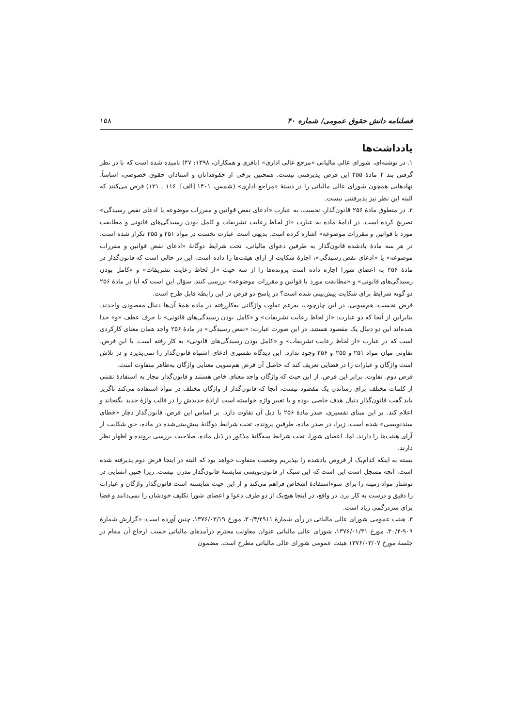فصلنامه دانش حقوق عمومی/ شماره ۴۰ ۱۵۸
یادداشت‌ها
۱. در نوشته‌ای، شورای عالی مالیاتی «مرجع عالی اداری» (باقری و همکاران، ۱۳۹۸: ۴۷) نامیده شده است که با در نظر گرفتن بند ۴ مادهٔ ۲۵۵ این فرض پذیرفتنی نیست. همچنین برخی از حقوقدانان و استادان حقوق خصوصی، اساساً، نهادهایی همچون شورای عالی مالیاتی را در دستهٔ «مراجع اداری» (شمس، ۱۴۰۱ [الف]: ۱۱۶ ـ ۱۲۱) فرض می‌کنند که البته این نظر نیز پذیرفتنی نیست.
۲. در منطوق مادهٔ ۲۵۶ قانون‌گذار، نخست، به عبارت «ادعای نقض قوانین و مقررات موضوعه یا ادعای نقص رسیدگی» تصریح کرده است. در ادامهٔ ماده به عبارت «از لحاظ رعایت تشریفات و کامل بودن رسیدگی‌های قانونی و مطابقت مورد با قوانین و مقررات موضوعه» اشاره کرده است. بدیهی است عبارت نخست در مواد ۲۵۱ و ۲۵۵ تکرار شده است. در هر سه مادهٔ یادشده قانون‌گذار به طرفین دعوای مالیاتی، تحت شرایط دوگانهٔ «ادعای نقض قوانین و مقررات موضوعه» یا «ادعای نقص رسیدگی»، اجازهٔ شکایت از آرای هیئت‌ها را داده است. این در حالی است که قانون‌گذار در مادهٔ ۲۵۶ به اعضای شورا اجازه داده است پرونده‌ها را از سه حیث «از لحاظ رعایت تشریفات» و «کامل بودن رسیدگی‌های قانونی» و «مطابقت مورد با قوانین و مقررات موضوعه» بررسی کنند. سؤال این است که آیا در مادهٔ ۲۵۶ دو گونه شرایط برای شکایت پیش‌بینی شده است؟ در پاسخ دو فرض در این رابطه قابل طرح است.
فرض نخست، هم‌سویی. در این چارچوب، به‌رغم تفاوت واژگانی به‌کاررفته در ماده همهٔ آن‌ها دنبال مقصودی واحدند. بنابراین از آنجا که دو عبارت: «از لحاظ رعایت تشریفات» و «کامل بودن رسیدگی‌های قانونی» با حرف عطف «و» جدا شده‌اند این دو دنبال یک مقصود هستند. در این صورت عبارت: «نقص رسیدگی» در مادهٔ ۲۵۶ واجد همان معنای کارکردی است که در عبارت «از لحاظ رعایت تشریفات» و «کامل بودن رسیدگی‌های قانونی» به کار رفته است. با این فرض، تفاوتی میان مواد ۲۵۱ و ۲۵۵ و ۲۵۶ وجود ندارد. این دیدگاه تفسیری ادعای اشتباه قانون‌گذار را نمی‌پذیرد و در تلاش است واژگان و عبارات را در فضایی تعریف کند که حاصل آن فرض هم‌سویی معنایی واژگان به‌ظاهر متفاوت است.
فرض دوم. تفاوت. برابر این فرض، از این حیث که واژگان واجد معنای خاص هستند و قانون‌گذار مجاز به استفادهٔ تفننی از کلمات مختلف برای رساندن یک مقصود نیست، آنجا که قانون‌گذار از واژگان مختلف در مواد استفاده می‌کند ناگزیر باید گفت قانون‌گذار دنبال هدف خاصی بوده و با تغییر واژه خواسته است ارادهٔ جدیدش را در قالب واژهٔ جدید بگنجاند و اعلام کند. بر این مبنای تفسیری، صدر مادهٔ ۲۵۶ با ذیل آن تفاوت دارد. بر اساس این فرض، قانون‌گذار دچار «خطای سندنویسی» شده است. زیرا، در صدر ماده، طرفین پرونده، تحت شرایط دوگانهٔ پیش‌بینی‌شده در ماده، حق شکایت از آرای هیئت‌ها را دارند، اما، اعضای شورا، تحت شرایط سه‌گانهٔ مذکور در ذیل ماده، صلاحیت بررسی پرونده و اظهار نظر دارند.
بسته به اینکه کدام‌یک از فروض یادشده را بپذیریم وضعیت متفاوت خواهد بود که البته در اینجا فرض دوم پذیرفته شده است. آنچه مسجل است این است که این سبک از قانون‌نویسی شایستهٔ قانون‌گذار مدرن نیست. زیرا چنین انشایی در نوشتار مواد زمینه را برای سوءاستفادهٔ اشخاص فراهم می‌کند و از این حیث شایسته است قانون‌گذار واژگان و عبارات را دقیق و درست به کار برد. در واقع، در اینجا هیچ‌یک از دو طرف دعوا و اعضای شورا تکلیف خودشان را نمی‌دانند و فضا برای سردرگمی زیاد است.
۳. هیئت عمومی شورای عالی مالیاتی در رأی شمارهٔ ۳۰/۴/۲۹۱۱، مورخ ۱۳۷۶/۰۳/۱۹، چنین آورده است: «گزارش شمارهٔ ۹۰۹-۳۰/۴، مورخ ۱۳۷۶/۰۱/۳۱، شورای عالی مالیاتی عنوان معاونت محترم درآمدهای مالیاتی حسب ارجاع آن مقام در جلسهٔ مورخ ۱۳۷۶/۰۳/۰۷ هیئت عمومی شورای عالی مالیاتی مطرح است. مضمون